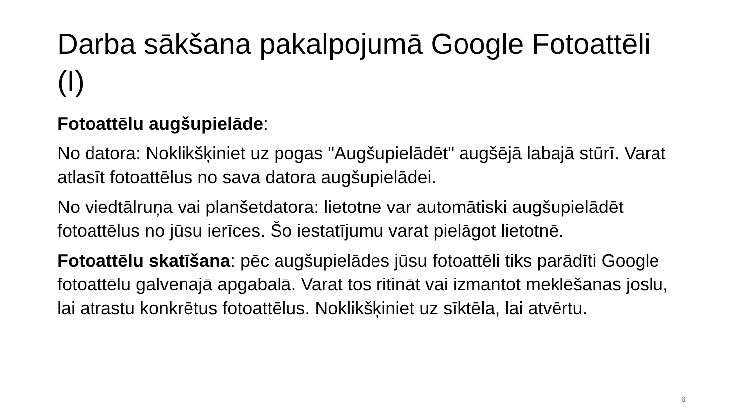Darba sākšana pakalpojumā Google Fotoattēli (I)
Fotoattēlu augšupielāde:
No datora: Noklikšķiniet uz pogas "Augšupielādēt" augšējā labajā stūrī. Varat atlasīt fotoattēlus no sava datora augšupielādei.
No viedtālruņa vai planšetdatora: lietotne var automātiski augšupielādēt fotoattēlus no jūsu ierīces. Šo iestatījumu varat pielāgot lietotnē.
Fotoattēlu skatīšana: pēc augšupielādes jūsu fotoattēli tiks parādīti Google fotoattēlu galvenajā apgabalā. Varat tos ritināt vai izmantot meklēšanas joslu, lai atrastu konkrētus fotoattēlus. Noklikšķiniet uz sīktēla, lai atvērtu.
6